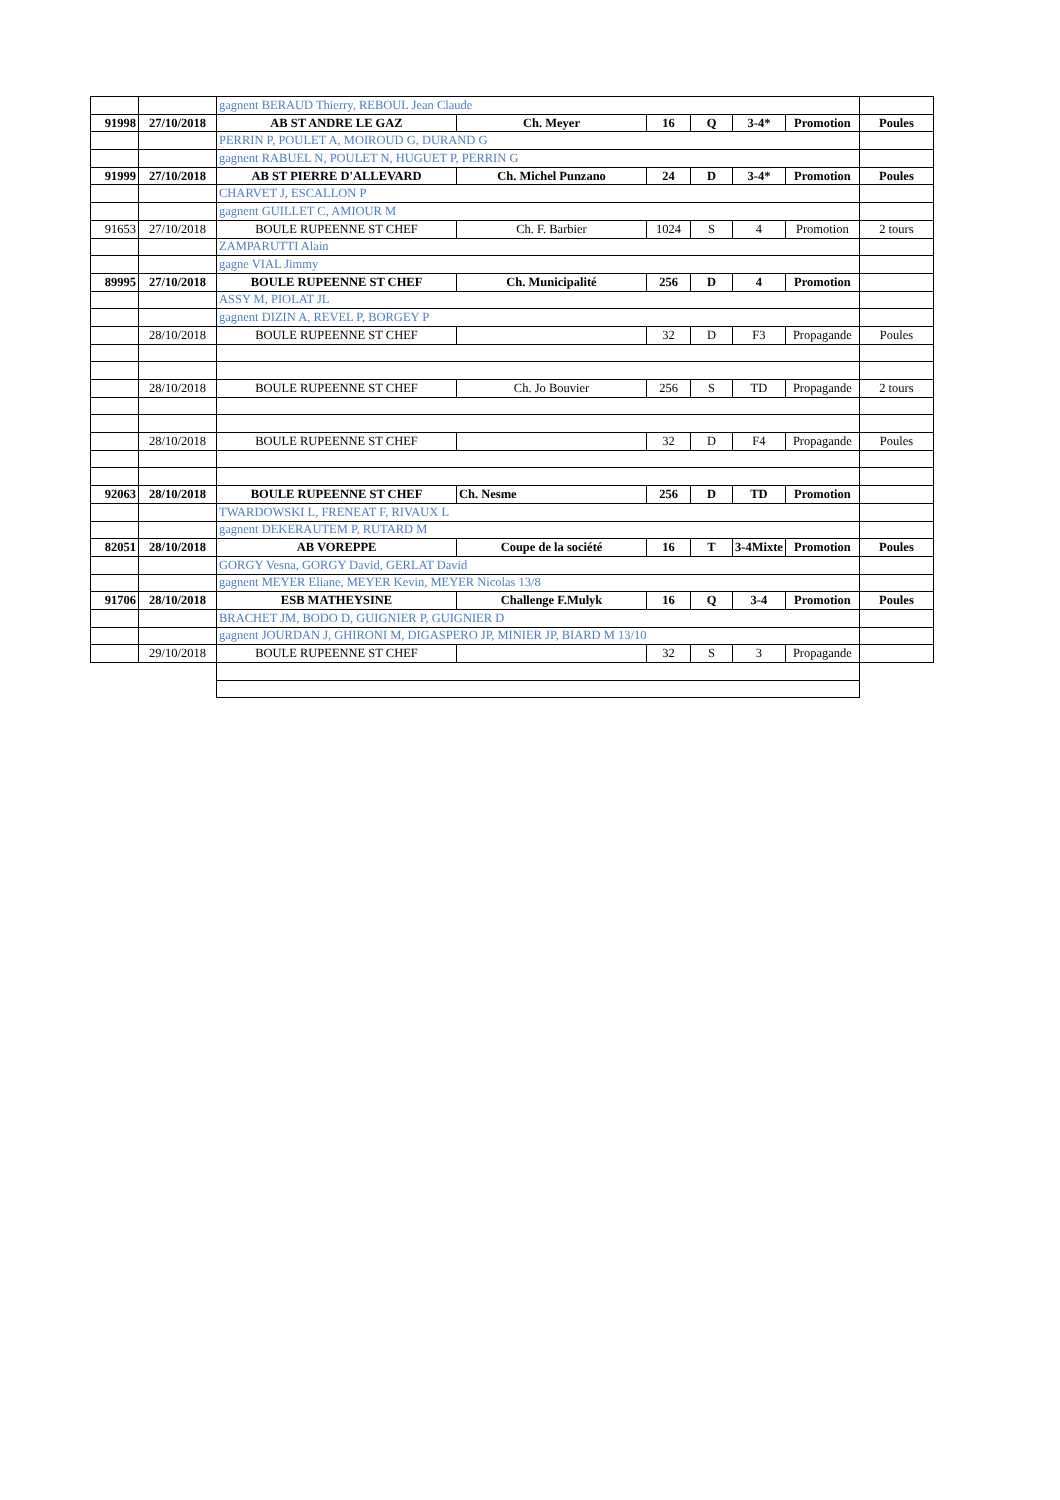| | | gagnent BERAUD Thierry, REBOUL Jean Claude | | | | | | |
| 91998 | 27/10/2018 | AB ST ANDRE LE GAZ | Ch. Meyer | 16 | Q | 3-4* | Promotion | Poules |
| | | PERRIN P, POULET A, MOIROUD G, DURAND G | | | | | | |
| | | gagnent RABUEL N, POULET N, HUGUET P, PERRIN G | | | | | | |
| 91999 | 27/10/2018 | AB ST PIERRE D'ALLEVARD | Ch. Michel Punzano | 24 | D | 3-4* | Promotion | Poules |
| | | CHARVET J, ESCALLON P | | | | | | |
| | | gagnent GUILLET C, AMIOUR M | | | | | | |
| 91653 | 27/10/2018 | BOULE RUPEENNE ST CHEF | Ch. F. Barbier | 1024 | S | 4 | Promotion | 2 tours |
| | | ZAMPARUTTI Alain | | | | | | |
| | | gagne VIAL Jimmy | | | | | | |
| 89995 | 27/10/2018 | BOULE RUPEENNE ST CHEF | Ch. Municipalité | 256 | D | 4 | Promotion | |
| | | ASSY M, PIOLAT JL | | | | | | |
| | | gagnent DIZIN A, REVEL P, BORGEY P | | | | | | |
| | 28/10/2018 | BOULE RUPEENNE ST CHEF | | 32 | D | F3 | Propagande | Poules |
| | 28/10/2018 | BOULE RUPEENNE ST CHEF | Ch. Jo Bouvier | 256 | S | TD | Propagande | 2 tours |
| | 28/10/2018 | BOULE RUPEENNE ST CHEF | | 32 | D | F4 | Propagande | Poules |
| 92063 | 28/10/2018 | BOULE RUPEENNE ST CHEF | Ch. Nesme | 256 | D | TD | Promotion | |
| | | TWARDOWSKI L, FRENEAT F, RIVAUX L | | | | | | |
| | | gagnent DEKERAUTEM P, RUTARD M | | | | | | |
| 82051 | 28/10/2018 | AB VOREPPE | Coupe de la société | 16 | T | 3-4Mixte | Promotion | Poules |
| | | GORGY Vesna, GORGY David, GERLAT David | | | | | | |
| | | gagnent MEYER Eliane, MEYER Kevin, MEYER Nicolas 13/8 | | | | | | |
| 91706 | 28/10/2018 | ESB MATHEYSINE | Challenge F.Mulyk | 16 | Q | 3-4 | Promotion | Poules |
| | | BRACHET JM, BODO D, GUIGNIER P, GUIGNIER D | | | | | | |
| | | gagnent JOURDAN J, GHIRONI M, DIGASPERO JP, MINIER JP, BIARD M 13/10 | | | | | | |
| | 29/10/2018 | BOULE RUPEENNE ST CHEF | | 32 | S | 3 | Propagande | |